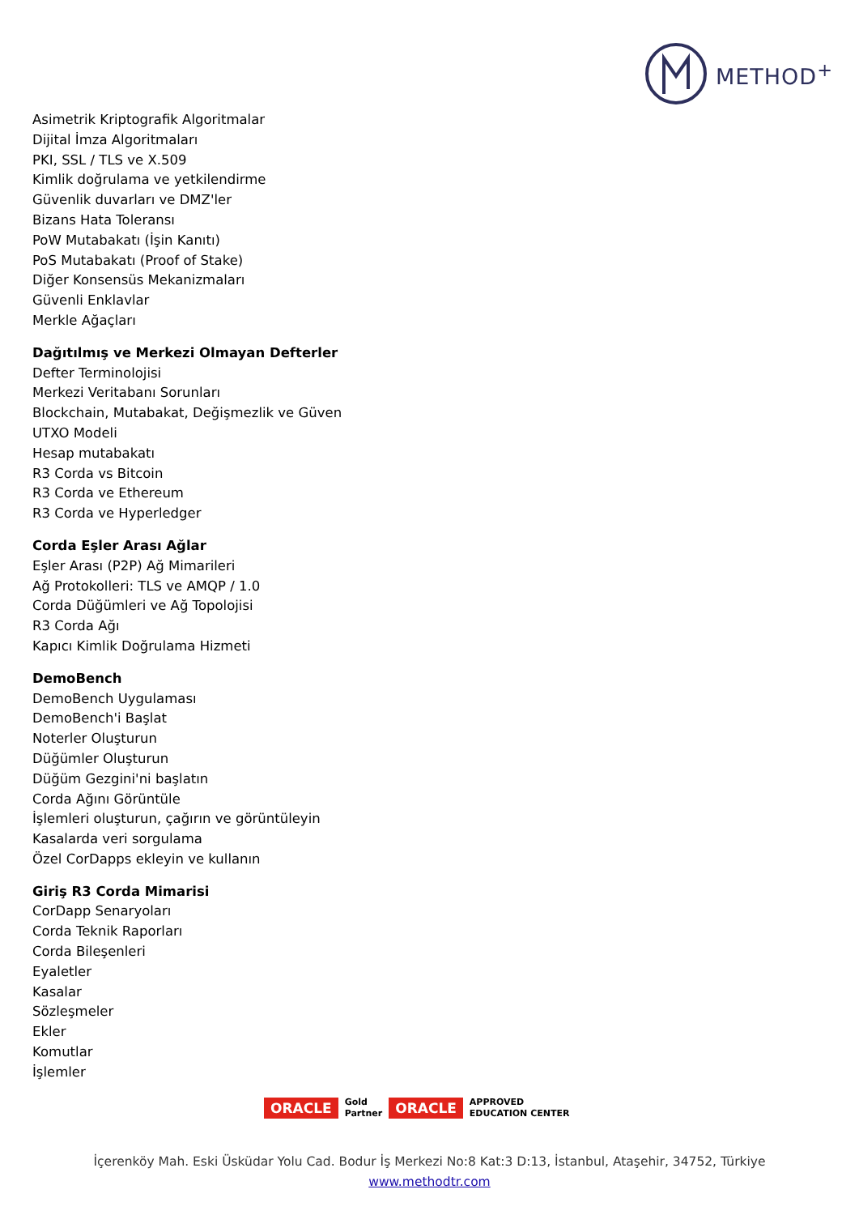METHOD<sup>+</sup>
Asimetrik Kriptografik Algoritmalar
Dijital İmza Algoritmaları
PKI, SSL / TLS ve X.509
Kimlik doğrulama ve yetkilendirme
Güvenlik duvarları ve DMZ'ler
Bizans Hata Toleransı
PoW Mutabakatı (İşin Kanıtı)
PoS Mutabakatı (Proof of Stake)
Diğer Konsensüs Mekanizmaları
Güvenli Enklavlar
Merkle Ağaçları
Dağıtılmış ve Merkezi Olmayan Defterler
Defter Terminolojisi
Merkezi Veritabanı Sorunları
Blockchain, Mutabakat, Değişmezlik ve Güven
UTXO Modeli
Hesap mutabakatı
R3 Corda vs Bitcoin
R3 Corda ve Ethereum
R3 Corda ve Hyperledger
Corda Eşler Arası Ağlar
Eşler Arası (P2P) Ağ Mimarileri
Ağ Protokolleri: TLS ve AMQP / 1.0
Corda Düğümleri ve Ağ Topolojisi
R3 Corda Ağı
Kapıcı Kimlik Doğrulama Hizmeti
DemoBench
DemoBench Uygulaması
DemoBench'i Başlat
Noterler Oluşturun
Düğümler Oluşturun
Düğüm Gezgini'ni başlatın
Corda Ağını Görüntüle
İşlemleri oluşturun, çağırın ve görüntüleyin
Kasalarda veri sorgulama
Özel CorDapps ekleyin ve kullanın
Giriş R3 Corda Mimarisi
CorDapp Senaryoları
Corda Teknik Raporları
Corda Bileşenleri
Eyaletler
Kasalar
Sözleşmeler
Ekler
Komutlar
İşlemler
ORACLE Gold
Partner ORACLE APPROVED
EDUCATION CENTER
İçerenköy Mah. Eski Üsküdar Yolu Cad. Bodur İş Merkezi No:8 Kat:3 D:13, İstanbul, Ataşehir, 34752, Türkiye
www.methodtr.com